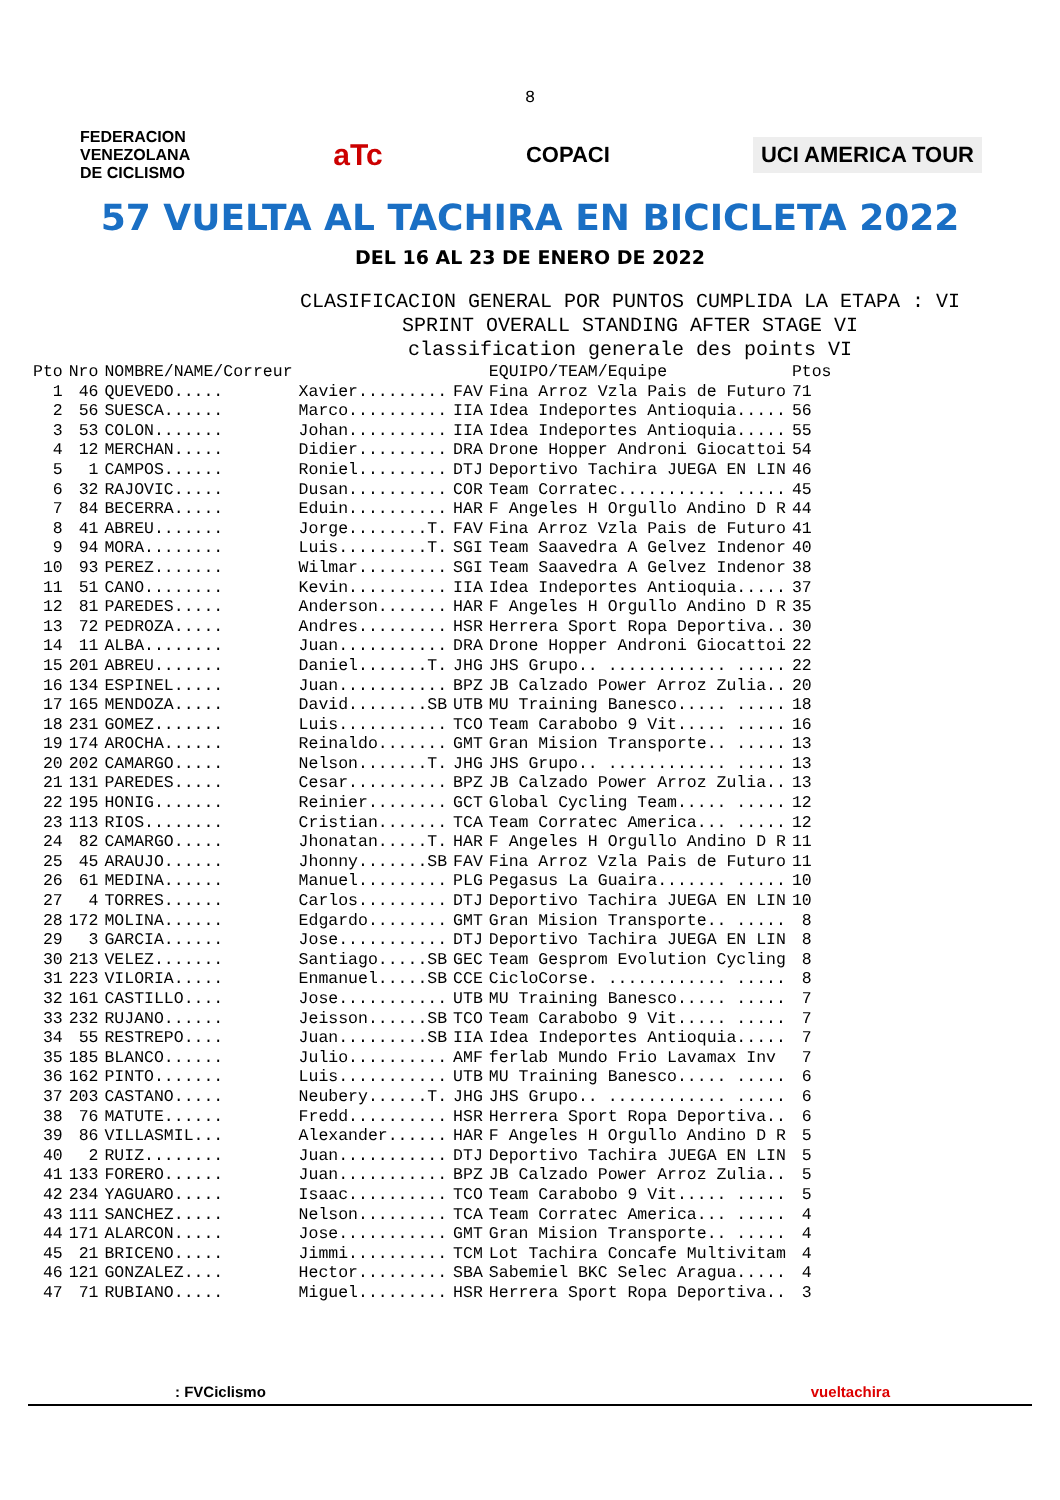8
FEDERACION
VENEZOLANA
DE CICLISMO
aTc
COPACI
UCI AMERICA TOUR
57 VUELTA AL TACHIRA EN BICICLETA 2022
DEL 16 AL 23 DE ENERO DE 2022
CLASIFICACION GENERAL POR PUNTOS CUMPLIDA LA ETAPA : VI
SPRINT OVERALL STANDING AFTER STAGE VI
classification generale des points VI
| Pto | Nro | NOMBRE/NAME/Correur | | | EQUIPO/TEAM/Equipe | Ptos |
| --- | --- | --- | --- | --- | --- | --- |
| 1 | 46 | QUEVEDO..... | Xavier......... | FAV | Fina Arroz Vzla Pais de Futuro | 71 |
| 2 | 56 | SUESCA...... | Marco.......... | IIA | Idea Indeportes Antioquia..... | 56 |
| 3 | 53 | COLON....... | Johan.......... | IIA | Idea Indeportes Antioquia..... | 55 |
| 4 | 12 | MERCHAN..... | Didier......... | DRA | Drone Hopper Androni Giocattoi | 54 |
| 5 | 1 | CAMPOS...... | Roniel......... | DTJ | Deportivo Tachira JUEGA EN LIN | 46 |
| 6 | 32 | RAJOVIC..... | Dusan.......... | COR | Team Corratec........... ..... | 45 |
| 7 | 84 | BECERRA..... | Eduin.......... | HAR | F Angeles H Orgullo Andino D R | 44 |
| 8 | 41 | ABREU....... | Jorge........T. | FAV | Fina Arroz Vzla Pais de Futuro | 41 |
| 9 | 94 | MORA........ | Luis.........T. | SGI | Team Saavedra A Gelvez Indenor | 40 |
| 10 | 93 | PEREZ....... | Wilmar......... | SGI | Team Saavedra A Gelvez Indenor | 38 |
| 11 | 51 | CANO........ | Kevin.......... | IIA | Idea Indeportes Antioquia..... | 37 |
| 12 | 81 | PAREDES..... | Anderson....... | HAR | F Angeles H Orgullo Andino D R | 35 |
| 13 | 72 | PEDROZA..... | Andres......... | HSR | Herrera Sport Ropa Deportiva.. | 30 |
| 14 | 11 | ALBA........ | Juan........... | DRA | Drone Hopper Androni Giocattoi | 22 |
| 15 | 201 | ABREU....... | Daniel.......T. | JHG | JHS Grupo.. ............ ..... | 22 |
| 16 | 134 | ESPINEL..... | Juan........... | BPZ | JB Calzado Power Arroz Zulia.. | 20 |
| 17 | 165 | MENDOZA..... | David........SB | UTB | MU Training Banesco..... ..... | 18 |
| 18 | 231 | GOMEZ....... | Luis........... | TCO | Team Carabobo 9 Vit..... ..... | 16 |
| 19 | 174 | AROCHA...... | Reinaldo....... | GMT | Gran Mision Transporte.. ..... | 13 |
| 20 | 202 | CAMARGO..... | Nelson.......T. | JHG | JHS Grupo.. ............ ..... | 13 |
| 21 | 131 | PAREDES..... | Cesar.......... | BPZ | JB Calzado Power Arroz Zulia.. | 13 |
| 22 | 195 | HONIG....... | Reinier........ | GCT | Global Cycling Team..... ..... | 12 |
| 23 | 113 | RIOS........ | Cristian....... | TCA | Team Corratec America... ..... | 12 |
| 24 | 82 | CAMARGO..... | Jhonatan.....T. | HAR | F Angeles H Orgullo Andino D R | 11 |
| 25 | 45 | ARAUJO...... | Jhonny.......SB | FAV | Fina Arroz Vzla Pais de Futuro | 11 |
| 26 | 61 | MEDINA...... | Manuel......... | PLG | Pegasus La Guaira....... ..... | 10 |
| 27 | 4 | TORRES...... | Carlos......... | DTJ | Deportivo Tachira JUEGA EN LIN | 10 |
| 28 | 172 | MOLINA...... | Edgardo........ | GMT | Gran Mision Transporte.. ..... | 8 |
| 29 | 3 | GARCIA...... | Jose........... | DTJ | Deportivo Tachira JUEGA EN LIN | 8 |
| 30 | 213 | VELEZ....... | Santiago.....SB | GEC | Team Gesprom Evolution Cycling | 8 |
| 31 | 223 | VILORIA..... | Enmanuel.....SB | CCE | CicloCorse. ............ ..... | 8 |
| 32 | 161 | CASTILLO.... | Jose........... | UTB | MU Training Banesco..... ..... | 7 |
| 33 | 232 | RUJANO...... | Jeisson......SB | TCO | Team Carabobo 9 Vit..... ..... | 7 |
| 34 | 55 | RESTREPO.... | Juan.........SB | IIA | Idea Indeportes Antioquia..... | 7 |
| 35 | 185 | BLANCO...... | Julio.......... | AMF | ferlab Mundo Frio Lavamax Inv | 7 |
| 36 | 162 | PINTO....... | Luis........... | UTB | MU Training Banesco..... ..... | 6 |
| 37 | 203 | CASTANO..... | Neubery......T. | JHG | JHS Grupo.. ............ ..... | 6 |
| 38 | 76 | MATUTE...... | Fredd.......... | HSR | Herrera Sport Ropa Deportiva.. | 6 |
| 39 | 86 | VILLASMIL... | Alexander...... | HAR | F Angeles H Orgullo Andino D R | 5 |
| 40 | 2 | RUIZ........ | Juan........... | DTJ | Deportivo Tachira JUEGA EN LIN | 5 |
| 41 | 133 | FORERO...... | Juan........... | BPZ | JB Calzado Power Arroz Zulia.. | 5 |
| 42 | 234 | YAGUARO..... | Isaac.......... | TCO | Team Carabobo 9 Vit..... ..... | 5 |
| 43 | 111 | SANCHEZ..... | Nelson......... | TCA | Team Corratec America... ..... | 4 |
| 44 | 171 | ALARCON..... | Jose........... | GMT | Gran Mision Transporte.. ..... | 4 |
| 45 | 21 | BRICENO..... | Jimmi.......... | TCM | Lot Tachira Concafe Multivitam | 4 |
| 46 | 121 | GONZALEZ.... | Hector......... | SBA | Sabemiel BKC Selec Aragua..... | 4 |
| 47 | 71 | RUBIANO..... | Miguel......... | HSR | Herrera Sport Ropa Deportiva.. | 3 |
: FVCiclismo vueltachira